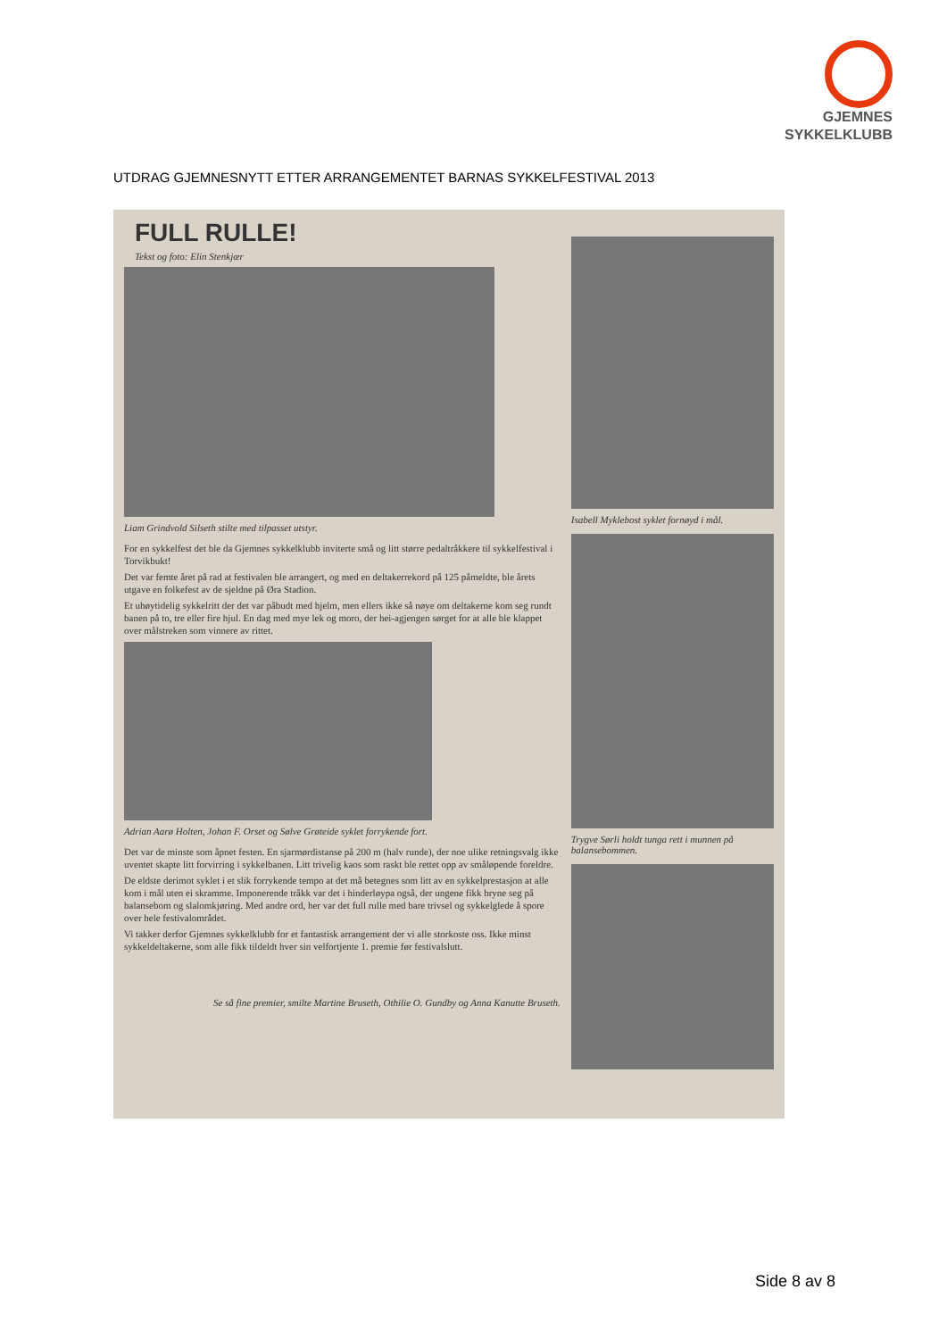GJEMNES
SYKKELKLUBB
UTDRAG GJEMNESNYTT ETTER ARRANGEMENTET BARNAS SYKKELFESTIVAL 2013
FULL RULLE!
Tekst og foto: Elin Stenkjær
Liam Grindvold Silseth stilte med tilpasset utstyr.
For en sykkelfest det ble da Gjemnes sykkelklubb inviterte små og litt større pedaltråkkere til sykkelfestival i Torvikbukt!
Det var femte året på rad at festivalen ble arrangert, og med en deltakerrekord på 125 påmeldte, ble årets utgave en folkefest av de sjeldne på Øra Stadion.
Et uhøytidelig sykkelritt der det var påbudt med hjelm, men ellers ikke så nøye om deltakerne kom seg rundt banen på to, tre eller fire hjul. En dag med mye lek og moro, der hei-agjengen sørget for at alle ble klappet over målstreken som vinnere av rittet.
Adrian Aarø Holten, Johan F. Orset og Sølve Grøteide syklet forrykende fort.
Det var de minste som åpnet festen. En sjarmørdistanse på 200 m (halv runde), der noe ulike retningsvalg ikke uventet skapte litt forvirring i sykkelbanen. Litt trivelig kaos som raskt ble rettet opp av småløpende foreldre.
De eldste derimot syklet i et slik forrykende tempo at det må betegnes som litt av en sykkelprestasjon at alle kom i mål uten ei skramme. Imponerende tråkk var det i hinderløypa også, der ungene fikk bryne seg på balansebom og slalomkjøring. Med andre ord, her var det full rulle med bare trivsel og sykkelglede å spore over hele festivalområdet.
Vi takker derfor Gjemnes sykkelklubb for et fantastisk arrangement der vi alle storkoste oss. Ikke minst sykkeldeltakerne, som alle fikk tildeldt hver sin velfortjente 1. premie før festivalslutt.
Se så fine premier, smilte Martine Bruseth, Othilie O. Gundby og Anna Kanutte Bruseth.
Isabell Myklebost syklet fornøyd i mål.
Trygve Sørli holdt tunga rett i munnen på balansebommen.
Side 8 av 8